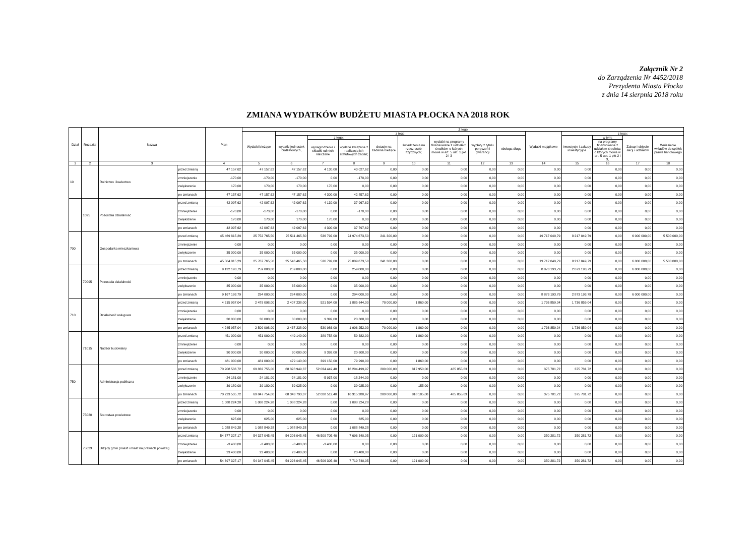Załącznik Nr 2
do Zarządzenia Nr 4452/2018
Prezydenta Miasta Płocka
z dnia 14 sierpnia 2018 roku
ZMIANA WYDATKÓW BUDŻETU MIASTA PŁOCKA NA 2018 ROK
| Dział | Rozdział | Nazwa | | Plan | Z tego | | | | | | | | | | | | | |
| --- | --- | --- | --- | --- | --- | --- | --- | --- | --- | --- | --- | --- | --- | --- | --- | --- | --- | --- |
| | | | | | Wydatki bieżące | z tego: | | | | | | | | Wydatki majątkowe | z tego: | | | |
| | | | | | | wydatki jednostek budżetowych, | z tego: | | dotacje na zadania bieżące | świadczenia na rzecz osób fizycznych; | wydatki na programy finansowane z udziałem środków, o których mowa w art. 5 ust. 1 pkt 2 i 3 | wypłaty z tytułu poręczeń i gwarancji | obsługa długu | | inwestycje i zakupy inwestycyjne | w tym: | Zakup i objęcie akcji i udziałów | Wniesienie wkładów do spółek prawa handlowego |
| | | | | | | | wynagrodzenia i składki od nich naliczane | wydatki związane z realizacją ich statutowych zadań; | | | | | | | | na programy finansowane z udziałem środków, o których mowa w art. 5 ust. 1 pkt 2 i 3, | | |
| 1 | 2 | 3 | | 4 | 5 | 6 | 7 | 8 | 9 | 10 | 11 | 12 | 13 | 14 | 15 | 16 | 17 | 18 |
| 10 | | Rolnictwo i łowiectwo | przed zmianą | 47 157,62 | 47 157,62 | 47 157,62 | 4 130,00 | 43 027,62 | 0,00 | 0,00 | 0,00 | 0,00 | 0,00 | 0,00 | 0,00 | 0,00 | 0,00 | 0,00 |
| | | | zmniejszenie | -170,00 | -170,00 | -170,00 | 0,00 | -170,00 | 0,00 | 0,00 | 0,00 | 0,00 | 0,00 | 0,00 | 0,00 | 0,00 | 0,00 | 0,00 |
| | | | zwiększenie | 170,00 | 170,00 | 170,00 | 170,00 | 0,00 | 0,00 | 0,00 | 0,00 | 0,00 | 0,00 | 0,00 | 0,00 | 0,00 | 0,00 | 0,00 |
| | | | po zmianach | 47 157,62 | 47 157,62 | 47 157,62 | 4 300,00 | 42 857,62 | 0,00 | 0,00 | 0,00 | 0,00 | 0,00 | 0,00 | 0,00 | 0,00 | 0,00 | 0,00 |
| | 1095 | Pozostała działalność | przed zmianą | 42 097,62 | 42 097,62 | 42 097,62 | 4 130,00 | 37 967,62 | 0,00 | 0,00 | 0,00 | 0,00 | 0,00 | 0,00 | 0,00 | 0,00 | 0,00 | 0,00 |
| | | | zmniejszenie | -170,00 | -170,00 | -170,00 | 0,00 | -170,00 | 0,00 | 0,00 | 0,00 | 0,00 | 0,00 | 0,00 | 0,00 | 0,00 | 0,00 | 0,00 |
| | | | zwiększenie | 170,00 | 170,00 | 170,00 | 170,00 | 0,00 | 0,00 | 0,00 | 0,00 | 0,00 | 0,00 | 0,00 | 0,00 | 0,00 | 0,00 | 0,00 |
| | | | po zmianach | 42 097,62 | 42 097,62 | 42 097,62 | 4 300,00 | 37 797,62 | 0,00 | 0,00 | 0,00 | 0,00 | 0,00 | 0,00 | 0,00 | 0,00 | 0,00 | 0,00 |
| 700 | | Gospodarka mieszkaniowa | przed zmianą | 45 469 815,29 | 25 752 765,50 | 25 511 465,50 | 536 792,00 | 24 974 673,50 | 241 300,00 | 0,00 | 0,00 | 0,00 | 0,00 | 19 717 049,79 | 8 217 049,79 | 0,00 | 6 000 000,00 | 5 500 000,00 |
| | | | zmniejszenie | 0,00 | 0,00 | 0,00 | 0,00 | 0,00 | 0,00 | 0,00 | 0,00 | 0,00 | 0,00 | 0,00 | 0,00 | 0,00 | 0,00 | 0,00 |
| | | | zwiększenie | 35 000,00 | 35 000,00 | 35 000,00 | 0,00 | 35 000,00 | 0,00 | 0,00 | 0,00 | 0,00 | 0,00 | 0,00 | 0,00 | 0,00 | 0,00 | 0,00 |
| | | | po zmianach | 45 504 815,29 | 25 787 765,50 | 25 546 465,50 | 536 792,00 | 25 009 673,50 | 241 300,00 | 0,00 | 0,00 | 0,00 | 0,00 | 19 717 049,79 | 8 217 049,79 | 0,00 | 6 000 000,00 | 5 500 000,00 |
| | 70095 | Pozostała działalność | przed zmianą | 9 132 193,79 | 259 000,00 | 259 000,00 | 0,00 | 259 000,00 | 0,00 | 0,00 | 0,00 | 0,00 | 0,00 | 8 873 193,79 | 2 873 193,79 | 0,00 | 6 000 000,00 | 0,00 |
| | | | zmniejszenie | 0,00 | 0,00 | 0,00 | 0,00 | 0,00 | 0,00 | 0,00 | 0,00 | 0,00 | 0,00 | 0,00 | 0,00 | 0,00 | 0,00 | 0,00 |
| | | | zwiększenie | 35 000,00 | 35 000,00 | 35 000,00 | 0,00 | 35 000,00 | 0,00 | 0,00 | 0,00 | 0,00 | 0,00 | 0,00 | 0,00 | 0,00 | 0,00 | 0,00 |
| | | | po zmianach | 9 167 193,79 | 294 000,00 | 294 000,00 | 0,00 | 294 000,00 | 0,00 | 0,00 | 0,00 | 0,00 | 0,00 | 8 873 193,79 | 2 873 193,79 | 0,00 | 6 000 000,00 | 0,00 |
| 710 | | Działalność usługowa | przed zmianą | 4 215 957,04 | 2 479 098,00 | 2 407 238,00 | 521 594,00 | 1 885 644,00 | 70 000,00 | 1 860,00 | 0,00 | 0,00 | 0,00 | 1 736 859,04 | 1 736 859,04 | 0,00 | 0,00 | 0,00 |
| | | | zmniejszenie | 0,00 | 0,00 | 0,00 | 0,00 | 0,00 | 0,00 | 0,00 | 0,00 | 0,00 | 0,00 | 0,00 | 0,00 | 0,00 | 0,00 | 0,00 |
| | | | zwiększenie | 30 000,00 | 30 000,00 | 30 000,00 | 9 392,00 | 20 608,00 | 0,00 | 0,00 | 0,00 | 0,00 | 0,00 | 0,00 | 0,00 | 0,00 | 0,00 | 0,00 |
| | | | po zmianach | 4 245 957,04 | 2 509 098,00 | 2 437 238,00 | 530 986,00 | 1 906 252,00 | 70 000,00 | 1 860,00 | 0,00 | 0,00 | 0,00 | 1 736 859,04 | 1 736 859,04 | 0,00 | 0,00 | 0,00 |
| | 71015 | Nadzór budowlany | przed zmianą | 451 000,00 | 451 000,00 | 449 140,00 | 389 758,00 | 59 382,00 | 0,00 | 1 860,00 | 0,00 | 0,00 | 0,00 | 0,00 | 0,00 | 0,00 | 0,00 | 0,00 |
| | | | zmniejszenie | 0,00 | 0,00 | 0,00 | 0,00 | 0,00 | 0,00 | 0,00 | 0,00 | 0,00 | 0,00 | 0,00 | 0,00 | 0,00 | 0,00 | 0,00 |
| | | | zwiększenie | 30 000,00 | 30 000,00 | 30 000,00 | 9 392,00 | 20 608,00 | 0,00 | 0,00 | 0,00 | 0,00 | 0,00 | 0,00 | 0,00 | 0,00 | 0,00 | 0,00 |
| | | | po zmianach | 481 000,00 | 481 000,00 | 479 140,00 | 399 150,00 | 79 990,00 | 0,00 | 1 860,00 | 0,00 | 0,00 | 0,00 | 0,00 | 0,00 | 0,00 | 0,00 | 0,00 |
| 750 | | Administracja publiczna | przed zmianą | 70 208 536,72 | 69 832 755,00 | 68 328 949,37 | 52 034 449,40 | 16 294 499,97 | 200 000,00 | 817 950,00 | 485 855,63 | 0,00 | 0,00 | 375 781,72 | 375 781,72 | 0,00 | 0,00 | 0,00 |
| | | | zmniejszenie | -24 181,00 | -24 181,00 | -24 181,00 | -5 937,00 | -18 244,00 | 0,00 | 0,00 | 0,00 | 0,00 | 0,00 | 0,00 | 0,00 | 0,00 | 0,00 | 0,00 |
| | | | zwiększenie | 39 180,00 | 39 180,00 | 39 025,00 | 0,00 | 39 025,00 | 0,00 | 155,00 | 0,00 | 0,00 | 0,00 | 0,00 | 0,00 | 0,00 | 0,00 | 0,00 |
| | | | po zmianach | 70 223 535,72 | 69 847 754,00 | 68 343 793,37 | 52 028 512,40 | 16 315 280,97 | 200 000,00 | 818 105,00 | 485 855,63 | 0,00 | 0,00 | 375 781,72 | 375 781,72 | 0,00 | 0,00 | 0,00 |
| | 75020 | Starostwa powiatowe | przed zmianą | 1 088 224,28 | 1 088 224,28 | 1 088 224,28 | 0,00 | 1 088 224,28 | 0,00 | 0,00 | 0,00 | 0,00 | 0,00 | 0,00 | 0,00 | 0,00 | 0,00 | 0,00 |
| | | | zmniejszenie | 0,00 | 0,00 | 0,00 | 0,00 | 0,00 | 0,00 | 0,00 | 0,00 | 0,00 | 0,00 | 0,00 | 0,00 | 0,00 | 0,00 | 0,00 |
| | | | zwiększenie | 625,00 | 625,00 | 625,00 | 0,00 | 625,00 | 0,00 | 0,00 | 0,00 | 0,00 | 0,00 | 0,00 | 0,00 | 0,00 | 0,00 | 0,00 |
| | | | po zmianach | 1 088 849,28 | 1 088 849,28 | 1 088 849,28 | 0,00 | 1 088 849,28 | 0,00 | 0,00 | 0,00 | 0,00 | 0,00 | 0,00 | 0,00 | 0,00 | 0,00 | 0,00 |
| | 75023 | Urzędy gmin (miast i miast na prawach powiatu) | przed zmianą | 54 677 327,17 | 54 327 045,45 | 54 206 045,45 | 46 509 705,40 | 7 696 340,05 | 0,00 | 121 000,00 | 0,00 | 0,00 | 0,00 | 350 281,72 | 350 281,72 | 0,00 | 0,00 | 0,00 |
| | | | zmniejszenie | -3 400,00 | -3 400,00 | -3 400,00 | -3 400,00 | 0,00 | 0,00 | 0,00 | 0,00 | 0,00 | 0,00 | 0,00 | 0,00 | 0,00 | 0,00 | 0,00 |
| | | | zwiększenie | 23 400,00 | 23 400,00 | 23 400,00 | 0,00 | 23 400,00 | 0,00 | 0,00 | 0,00 | 0,00 | 0,00 | 0,00 | 0,00 | 0,00 | 0,00 | 0,00 |
| | | | po zmianach | 54 697 327,17 | 54 347 045,45 | 54 226 045,45 | 46 506 305,40 | 7 719 740,05 | 0,00 | 121 000,00 | 0,00 | 0,00 | 0,00 | 350 281,72 | 350 281,72 | 0,00 | 0,00 | 0,00 |